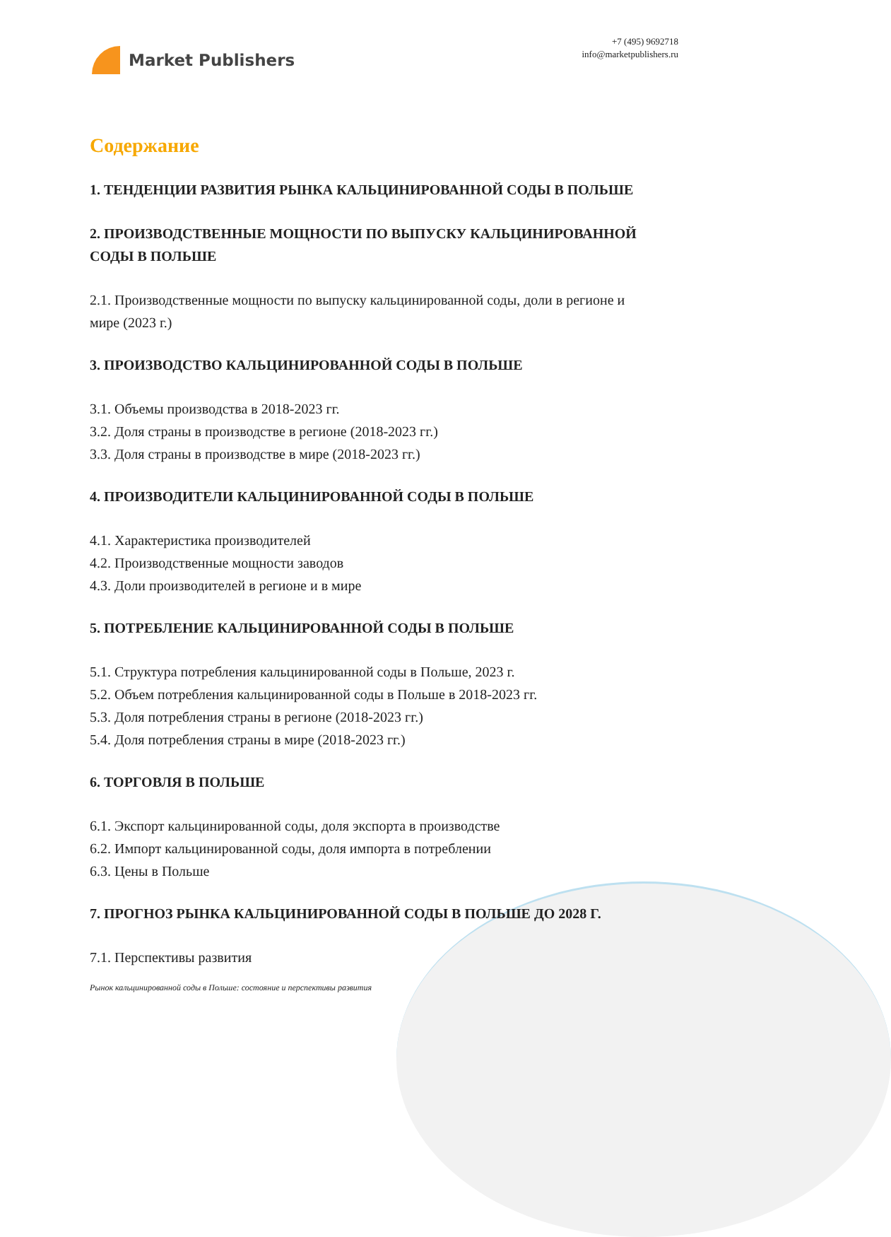Market Publishers
+7 (495) 9692718
info@marketpublishers.ru
Содержание
1. ТЕНДЕНЦИИ РАЗВИТИЯ РЫНКА КАЛЬЦИНИРОВАННОЙ СОДЫ В ПОЛЬШЕ
2. ПРОИЗВОДСТВЕННЫЕ МОЩНОСТИ ПО ВЫПУСКУ КАЛЬЦИНИРОВАННОЙ СОДЫ В ПОЛЬШЕ
2.1. Производственные мощности по выпуску кальцинированной соды, доли в регионе и мире (2023 г.)
3. ПРОИЗВОДСТВО КАЛЬЦИНИРОВАННОЙ СОДЫ В ПОЛЬШЕ
3.1. Объемы производства в 2018-2023 гг.
3.2. Доля страны в производстве в регионе (2018-2023 гг.)
3.3. Доля страны в производстве в мире (2018-2023 гг.)
4. ПРОИЗВОДИТЕЛИ КАЛЬЦИНИРОВАННОЙ СОДЫ В ПОЛЬШЕ
4.1. Характеристика производителей
4.2. Производственные мощности заводов
4.3. Доли производителей в регионе и в мире
5. ПОТРЕБЛЕНИЕ КАЛЬЦИНИРОВАННОЙ СОДЫ В ПОЛЬШЕ
5.1. Структура потребления кальцинированной соды в Польше, 2023 г.
5.2. Объем потребления кальцинированной соды в Польше в 2018-2023 гг.
5.3. Доля потребления страны в регионе (2018-2023 гг.)
5.4. Доля потребления страны в мире (2018-2023 гг.)
6. ТОРГОВЛЯ В ПОЛЬШЕ
6.1. Экспорт кальцинированной соды, доля экспорта в производстве
6.2. Импорт кальцинированной соды, доля импорта в потреблении
6.3. Цены в Польше
7. ПРОГНОЗ РЫНКА КАЛЬЦИНИРОВАННОЙ СОДЫ В ПОЛЬШЕ ДО 2028 Г.
7.1. Перспективы развития
Рынок кальцинированной соды в Польше: состояние и перспективы развития